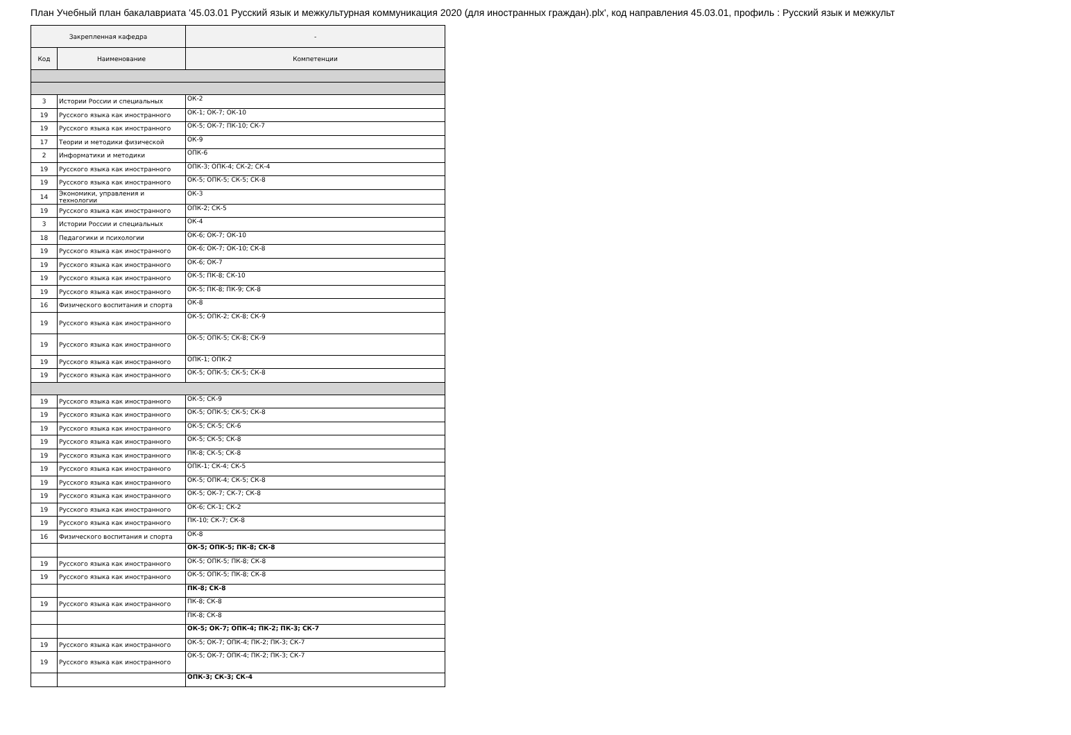План Учебный план бакалавриата '45.03.01 Русский язык и межкультурная коммуникация 2020 (для иностранных граждан).plx', код направления 45.03.01, профиль : Русский язык и межкульт
| Закрепленная кафедра | | - |
| --- | --- | --- |
| Код | Наименование | Компетенции |
| 3 | Истории России и специальных | ОК-2 |
| 19 | Русского языка как иностранного | ОК-1; ОК-7; ОК-10 |
| 19 | Русского языка как иностранного | ОК-5; ОК-7; ПК-10; СК-7 |
| 17 | Теории и методики физической | ОК-9 |
| 2 | Информатики и методики | ОПК-6 |
| 19 | Русского языка как иностранного | ОПК-3; ОПК-4; СК-2; СК-4 |
| 19 | Русского языка как иностранного | ОК-5; ОПК-5; СК-5; СК-8 |
| 14 | Экономики, управления и технологии | ОК-3 |
| 19 | Русского языка как иностранного | ОПК-2; СК-5 |
| 3 | Истории России и специальных | ОК-4 |
| 18 | Педагогики и психологии | ОК-6; ОК-7; ОК-10 |
| 19 | Русского языка как иностранного | ОК-6; ОК-7; ОК-10; СК-8 |
| 19 | Русского языка как иностранного | ОК-6; ОК-7 |
| 19 | Русского языка как иностранного | ОК-5; ПК-8; СК-10 |
| 19 | Русского языка как иностранного | ОК-5; ПК-8; ПК-9; СК-8 |
| 16 | Физического воспитания и спорта | ОК-8 |
| 19 | Русского языка как иностранного | ОК-5; ОПК-2; СК-8; СК-9 |
| 19 | Русского языка как иностранного | ОК-5; ОПК-5; СК-8; СК-9 |
| 19 | Русского языка как иностранного | ОПК-1; ОПК-2 |
| 19 | Русского языка как иностранного | ОК-5; ОПК-5; СК-5; СК-8 |
| 19 | Русского языка как иностранного | ОК-5; СК-9 |
| 19 | Русского языка как иностранного | ОК-5; ОПК-5; СК-5; СК-8 |
| 19 | Русского языка как иностранного | ОК-5; СК-5; СК-6 |
| 19 | Русского языка как иностранного | ОК-5; СК-5; СК-8 |
| 19 | Русского языка как иностранного | ПК-8; СК-5; СК-8 |
| 19 | Русского языка как иностранного | ОПК-1; СК-4; СК-5 |
| 19 | Русского языка как иностранного | ОК-5; ОПК-4; СК-5; СК-8 |
| 19 | Русского языка как иностранного | ОК-5; ОК-7; СК-7; СК-8 |
| 19 | Русского языка как иностранного | ОК-6; СК-1; СК-2 |
| 19 | Русского языка как иностранного | ПК-10; СК-7; СК-8 |
| 16 | Физического воспитания и спорта | ОК-8 |
| | | ОК-5; ОПК-5; ПК-8; СК-8 |
| 19 | Русского языка как иностранного | ОК-5; ОПК-5; ПК-8; СК-8 |
| 19 | Русского языка как иностранного | ОК-5; ОПК-5; ПК-8; СК-8 |
| | | ПК-8; СК-8 |
| 19 | Русского языка как иностранного | ПК-8; СК-8 |
| | | ПК-8; СК-8 |
| | | ОК-5; ОК-7; ОПК-4; ПК-2; ПК-3; СК-7 |
| 19 | Русского языка как иностранного | ОК-5; ОК-7; ОПК-4; ПК-2; ПК-3; СК-7 |
| 19 | Русского языка как иностранного | ОК-5; ОК-7; ОПК-4; ПК-2; ПК-3; СК-7 |
| | | ОПК-3; СК-3; СК-4 |